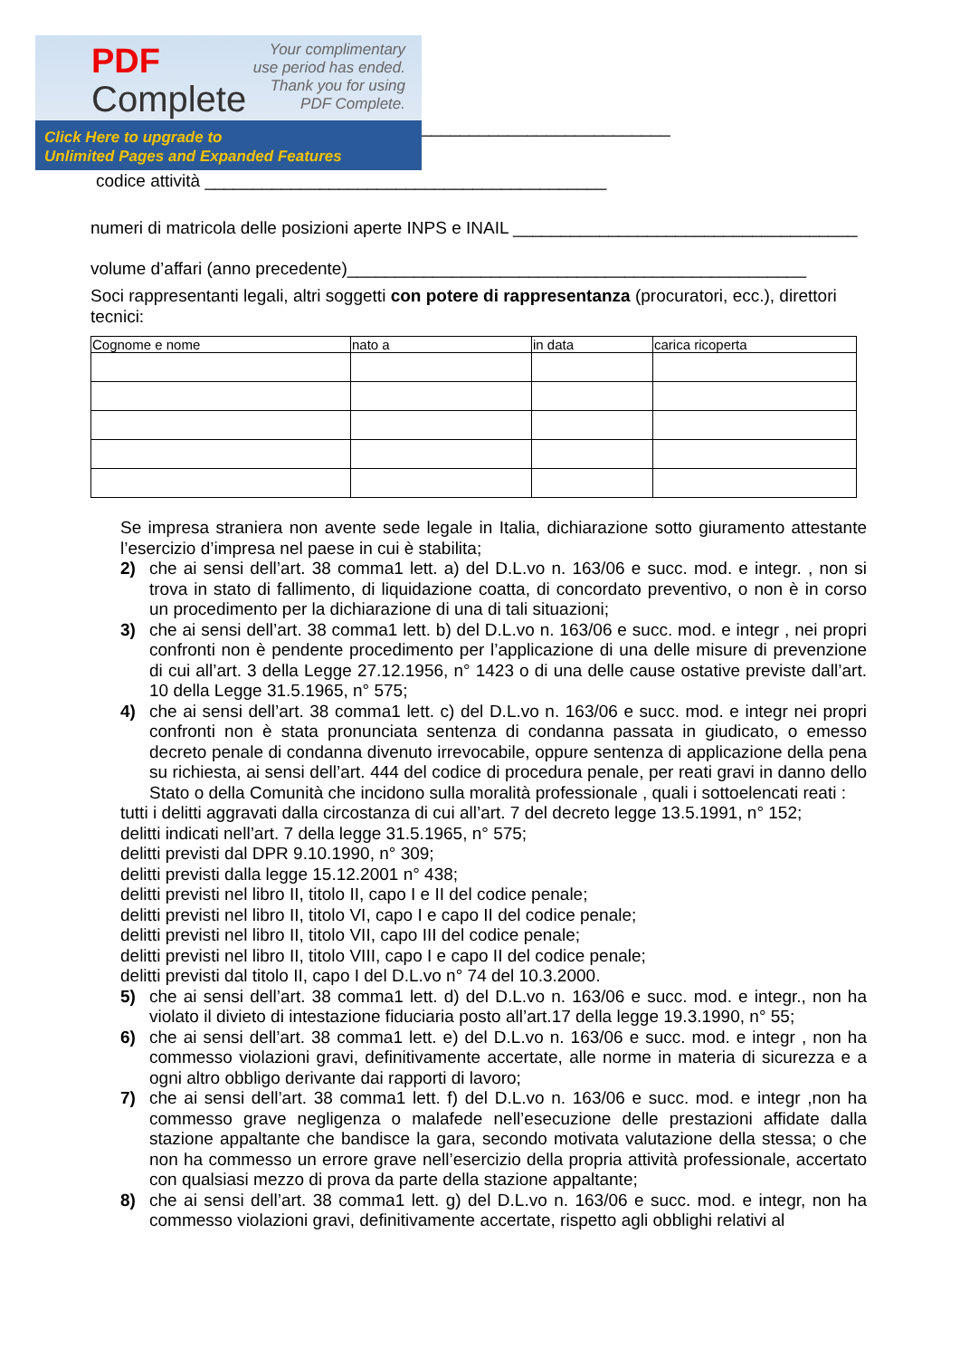PDF
Complete
Your complimentary
use period has ended.
Thank you for using
PDF Complete.
Click Here to upgrade to
Unlimited Pages and Expanded Features
__________________________
codice attività __________________________________________
numeri di matricola delle posizioni aperte INPS e INAIL ____________________________________
volume d’affari (anno precedente)________________________________________________
Soci rappresentanti legali, altri soggetti con potere di rappresentanza (procuratori, ecc.), direttori tecnici:
| Cognome e nome | nato a | in data | carica ricoperta |
| --- | --- | --- | --- |
Se impresa straniera non avente sede legale in Italia, dichiarazione sotto giuramento attestante l’esercizio d’impresa nel paese in cui è stabilita;
2) che ai sensi dell’art. 38 comma1 lett. a) del D.L.vo n. 163/06 e succ. mod. e integr. , non si trova in stato di fallimento, di liquidazione coatta, di concordato preventivo, o non è in corso un procedimento per la dichiarazione di una di tali situazioni;
3) che ai sensi dell’art. 38 comma1 lett. b) del D.L.vo n. 163/06 e succ. mod. e integr , nei propri confronti non è pendente procedimento per l’applicazione di una delle misure di prevenzione di cui all’art. 3 della Legge 27.12.1956, n° 1423 o di una delle cause ostative previste dall’art. 10 della Legge 31.5.1965, n° 575;
4) che ai sensi dell’art. 38 comma1 lett. c) del D.L.vo n. 163/06 e succ. mod. e integr nei propri confronti non è stata pronunciata sentenza di condanna passata in giudicato, o emesso decreto penale di condanna divenuto irrevocabile, oppure sentenza di applicazione della pena su richiesta, ai sensi dell’art. 444 del codice di procedura penale, per reati gravi in danno dello Stato o della Comunità che incidono sulla moralità professionale , quali i sottoelencati reati :
tutti i delitti aggravati dalla circostanza di cui all’art. 7 del decreto legge 13.5.1991, n° 152;
delitti indicati nell’art. 7 della legge 31.5.1965, n° 575;
delitti previsti dal DPR 9.10.1990, n° 309;
delitti previsti dalla legge 15.12.2001 n° 438;
delitti previsti nel libro II, titolo II, capo I e II del codice penale;
delitti previsti nel libro II, titolo VI, capo I e capo II del codice penale;
delitti previsti nel libro II, titolo VII, capo III del codice penale;
delitti previsti nel libro II, titolo VIII, capo I e capo II del codice penale;
delitti previsti dal titolo II, capo I del D.L.vo n° 74 del 10.3.2000.
5) che ai sensi dell’art. 38 comma1 lett. d) del D.L.vo n. 163/06 e succ. mod. e integr., non ha violato il divieto di intestazione fiduciaria posto all’art.17 della legge 19.3.1990, n° 55;
6) che ai sensi dell’art. 38 comma1 lett. e) del D.L.vo n. 163/06 e succ. mod. e integr , non ha commesso violazioni gravi, definitivamente accertate, alle norme in materia di sicurezza e a ogni altro obbligo derivante dai rapporti di lavoro;
7) che ai sensi dell’art. 38 comma1 lett. f) del D.L.vo n. 163/06 e succ. mod. e integr ,non ha commesso grave negligenza o malafede nell’esecuzione delle prestazioni affidate dalla stazione appaltante che bandisce la gara, secondo motivata valutazione della stessa; o che non ha commesso un errore grave nell’esercizio della propria attività professionale, accertato con qualsiasi mezzo di prova da parte della stazione appaltante;
8) che ai sensi dell’art. 38 comma1 lett. g) del D.L.vo n. 163/06 e succ. mod. e integr, non ha commesso violazioni gravi, definitivamente accertate, rispetto agli obblighi relativi al